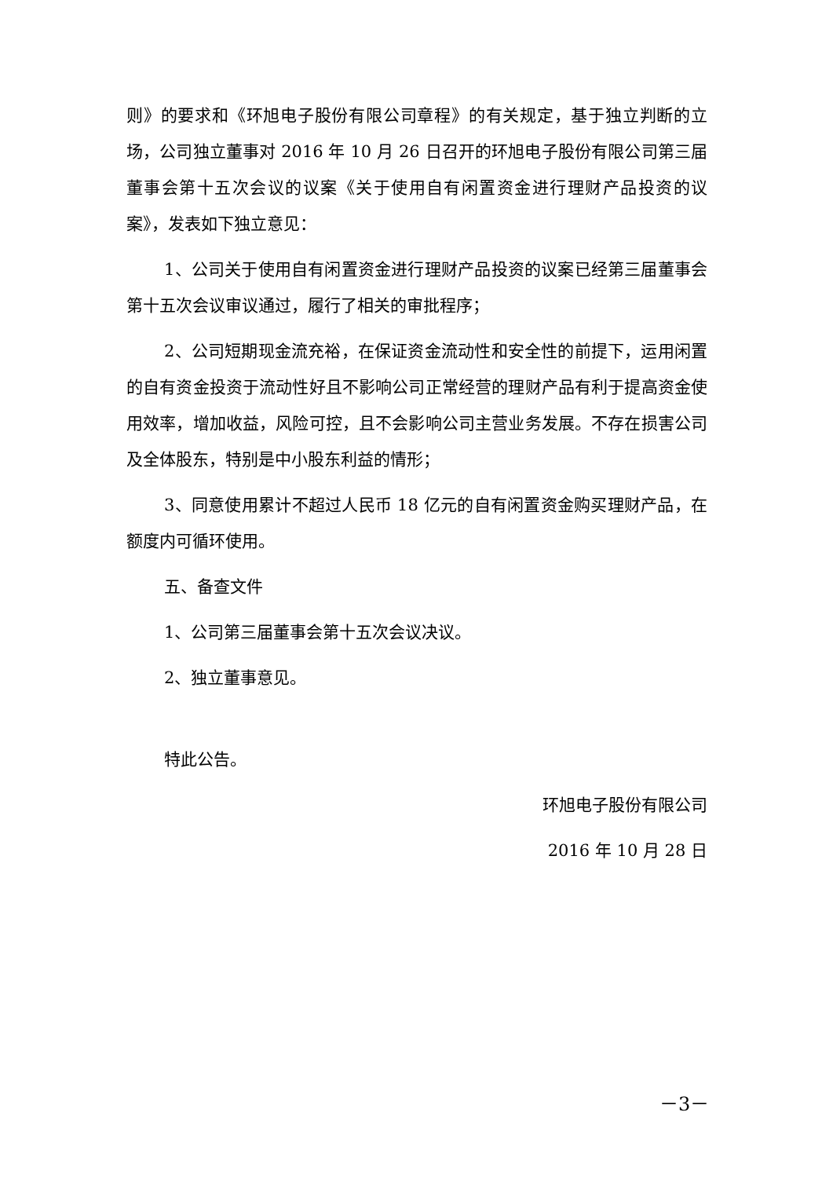则》的要求和《环旭电子股份有限公司章程》的有关规定，基于独立判断的立场，公司独立董事对 2016 年 10 月 26 日召开的环旭电子股份有限公司第三届董事会第十五次会议的议案《关于使用自有闲置资金进行理财产品投资的议案》，发表如下独立意见：
1、公司关于使用自有闲置资金进行理财产品投资的议案已经第三届董事会第十五次会议审议通过，履行了相关的审批程序；
2、公司短期现金流充裕，在保证资金流动性和安全性的前提下，运用闲置的自有资金投资于流动性好且不影响公司正常经营的理财产品有利于提高资金使用效率，增加收益，风险可控，且不会影响公司主营业务发展。不存在损害公司及全体股东，特别是中小股东利益的情形；
3、同意使用累计不超过人民币 18 亿元的自有闲置资金购买理财产品，在额度内可循环使用。
五、备查文件
1、公司第三届董事会第十五次会议决议。
2、独立董事意见。
特此公告。
环旭电子股份有限公司
2016 年 10 月 28 日
－3－